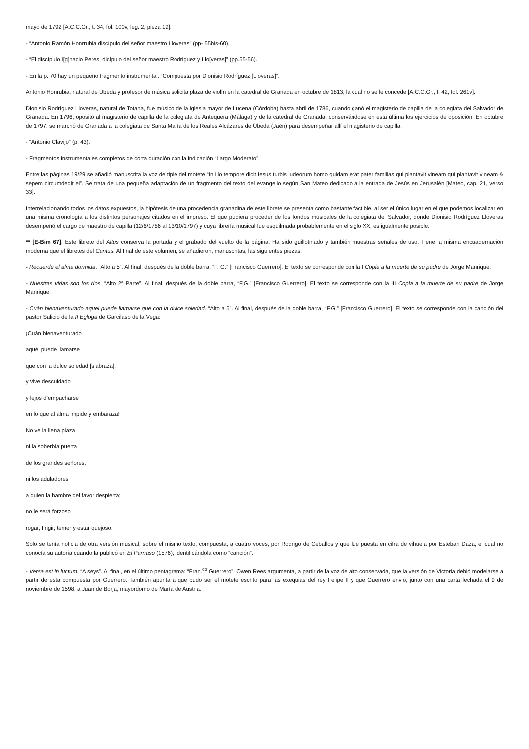mayo de 1792 [A.C.C.Gr., t. 34, fol. 100v, leg. 2, pieza 19].
- “Antonio Ramón Honrrubia discípulo del señor maestro Lloveras” (pp- 55bis-60).
- “El discípulo I[g]nacio Peres, dicípulo del señor maestro Rodríguez y Llo[veras]” (pp.55-56).
- En la p. 70 hay un pequeño fragmento instrumental. “Compuesta por Dionisio Rodríguez [Lloveras]”.
Antonio Honrubia, natural de Úbeda y profesor de música solicita plaza de violín en la catedral de Granada en octubre de 1813, la cual no se le concede [A.C.C.Gr., t. 42, fol. 261v].
Dionisio Rodríguez Lloveras, natural de Totana, fue músico de la iglesia mayor de Lucena (Córdoba) hasta abril de 1786, cuando ganó el magisterio de capilla de la colegiata del Salvador de Granada. En 1796, opositó al magisterio de capilla de la colegiata de Antequera (Málaga) y de la catedral de Granada, conservándose en esta última los ejercicios de oposición. En octubre de 1797, se marchó de Granada a la colegiata de Santa María de los Reales Alcázares de Úbeda (Jaén) para desempeñar allí el magisterio de capilla.
- “Antonio Clavijo” (p. 43).
- Fragmentos instrumentales completos de corta duración con la indicación “Largo Moderato”.
Entre las páginas 19/29 se añadió manuscrita la voz de tiple del motete “In illo tempore dicit Iesus turbis iudeorum homo quidam erat pater familias qui plantavit vineam qui plantavit vineam & sepem circumdedit ei”. Se trata de una pequeña adaptación de un fragmento del texto del evangelio según San Mateo dedicado a la entrada de Jesús en Jerusalén [Mateo, cap. 21, verso 33].
Interrelacionando todos los datos expuestos, la hipótesis de una procedencia granadina de este librete se presenta como bastante factible, al ser el único lugar en el que podemos localizar en una misma cronología a los distintos personajes citados en el impreso. El que pudiera proceder de los fondos musicales de la colegiata del Salvador, donde Dionisio Rodríguez Lloveras desempeñó el cargo de maestro de capilla (12/6/1786 al 13/10/1797) y cuya librería musical fue esquilmada probablemente en el siglo XX, es igualmente posible.
** [E-Bim 67]. Este librete del Altus conserva la portada y el grabado del vuelto de la página. Ha sido guillotinado y también muestras señales de uso. Tiene la misma encuadernación moderna que el libretes del Cantus. Al final de este volumen, se añadieron, manuscritas, las siguientes piezas:
- Recuerde el alma dormida. “Alto a 5”. Al final, después de la doble barra, “F. G.” [Francisco Guerrero]. El texto se corresponde con la I Copla a la muerte de su padre de Jorge Manrique.
- Nuestras vidas son los ríos. “Alto 2ª Parte”. Al final, después de la doble barra, “F.G.” [Francisco Guerrero]. El texto se corresponde con la III Copla a la muerte de su padre de Jorge Manrique.
- Cuán bienaventurado aquel puede llamarse que con la dulce soledad. “Alto a 5”. Al final, después de la doble barra, “F.G.” [Francisco Guerrero]. El texto se corresponde con la canción del pastor Salicio de la II Égloga de Garcilaso de la Vega:
¡Cuán bienaventurado
aquél puede llamarse
que con la dulce soledad [s’abraza],
y vive descuidado
y lejos d’empacharse
en lo que al alma impide y embaraza!
No ve la llena plaza
ni la soberbia puerta
de los grandes señores,
ni los aduladores
a quien la hambre del favor despierta;
no le será forzoso
rogar, fingir, temer y estar quejoso.
Solo se tenía noticia de otra versión musical, sobre el mismo texto, compuesta, a cuatro voces, por Rodrigo de Ceballos y que fue puesta en cifra de vihuela por Esteban Daza, el cual no conocía su autoría cuando la publicó en El Parnaso (1576), identificándola como “canción”.
- Versa est in luctum. “A seys”. Al final, en el último pentagrama: “Fran.<sup>co</sup> Guerrero”. Owen Rees argumenta, a partir de la voz de alto conservada, que la versión de Victoria debió modelarse a partir de esta compuesta por Guerrero. También apunta a que pudo ser el motete escrito para las exequias del rey Felipe II y que Guerrero envió, junto con una carta fechada el 9 de noviembre de 1598, a Juan de Borja, mayordomo de María de Austria.